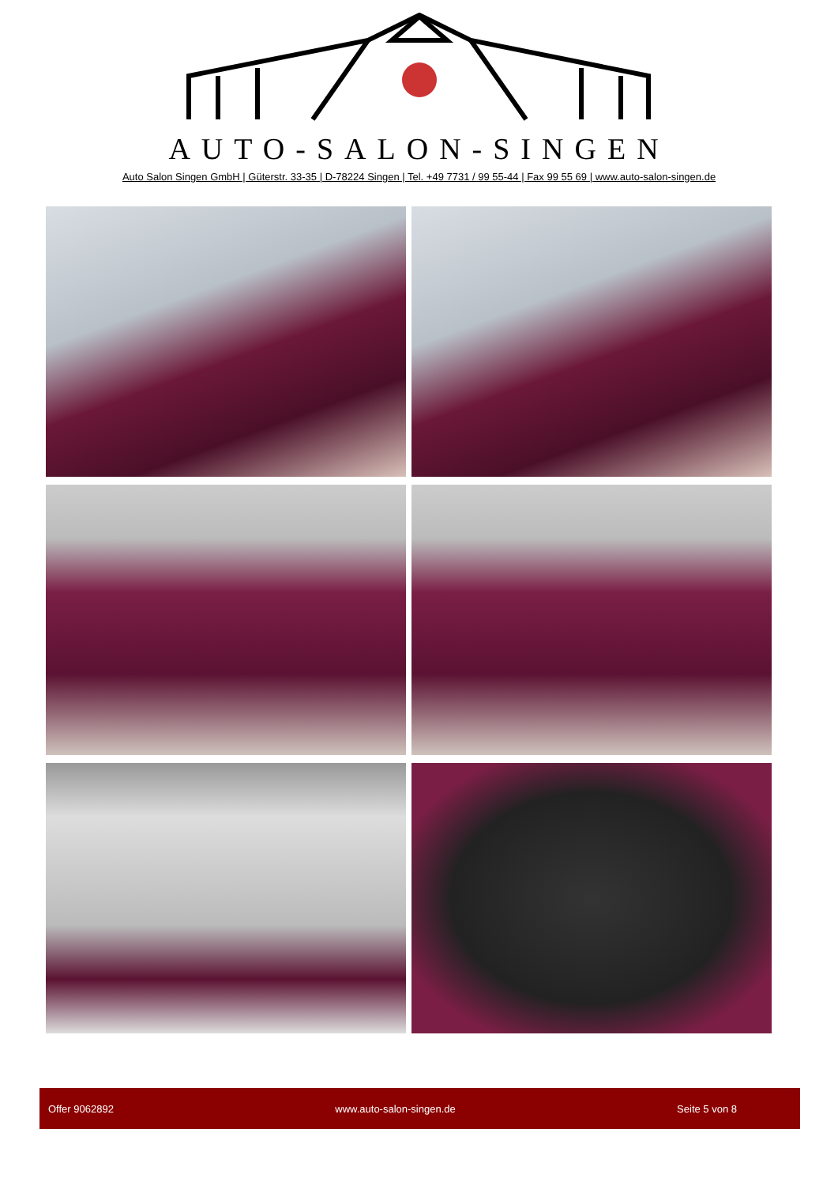AUTO-SALON-SINGEN
Auto Salon Singen GmbH | Güterstr. 33-35 | D-78224 Singen | Tel. +49 7731 / 99 55-44 | Fax 99 55 69 | www.auto-salon-singen.de
Offer 9062892 www.auto-salon-singen.de Seite 5 von 8